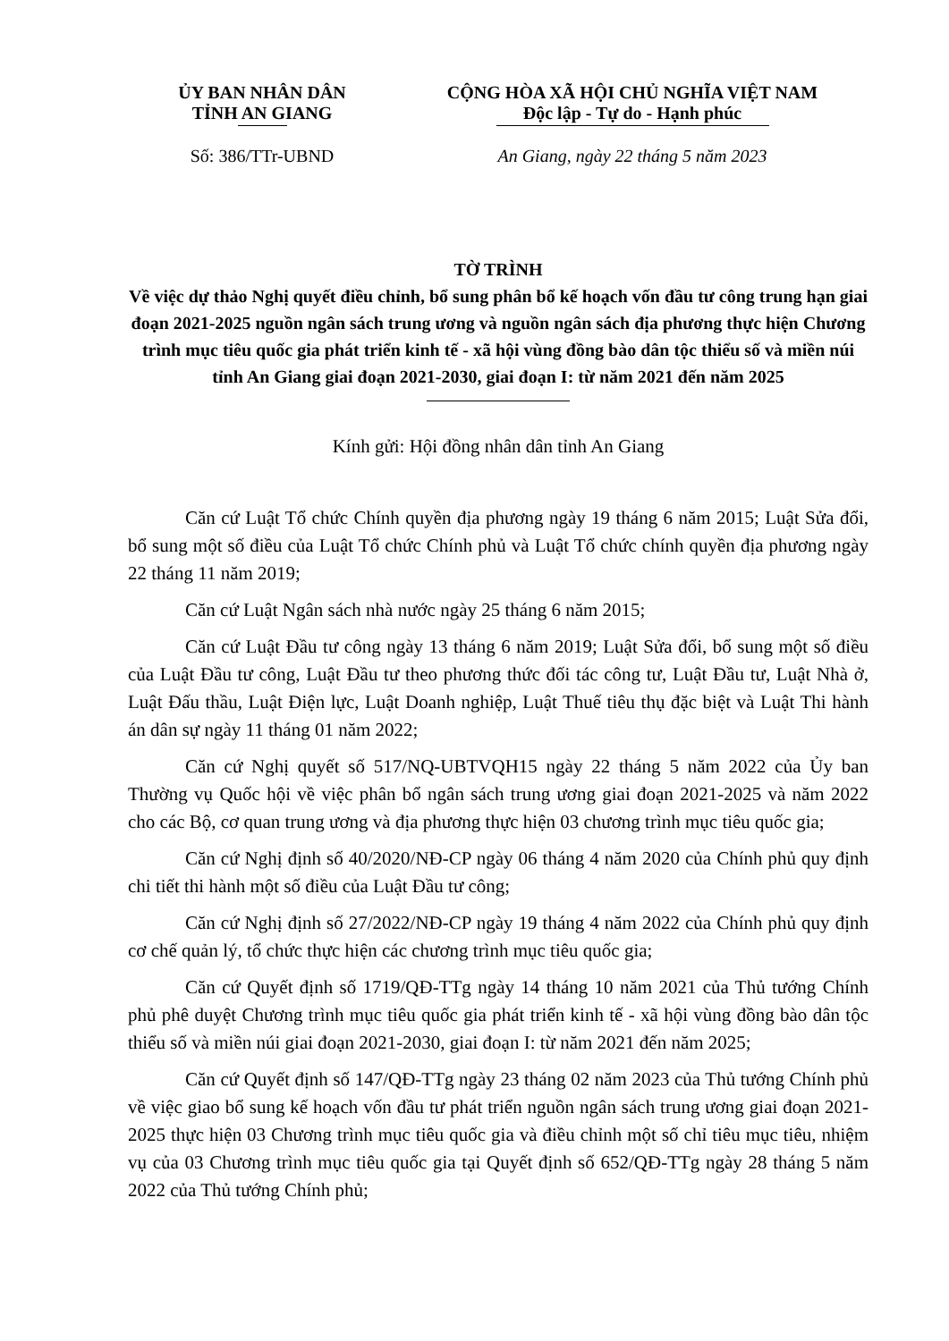ỦY BAN NHÂN DÂN
TỈNH AN GIANG
Số: 386/TTr-UBND
CỘNG HÒA XÃ HỘI CHỦ NGHĨA VIỆT NAM
Độc lập - Tự do - Hạnh phúc
An Giang, ngày 22 tháng 5 năm 2023
TỜ TRÌNH
Về việc dự thảo Nghị quyết điều chỉnh, bổ sung phân bổ kế hoạch vốn đầu tư công trung hạn giai đoạn 2021-2025 nguồn ngân sách trung ương và nguồn ngân sách địa phương thực hiện Chương trình mục tiêu quốc gia phát triển kinh tế - xã hội vùng đồng bào dân tộc thiểu số và miền núi tỉnh An Giang giai đoạn 2021-2030, giai đoạn I: từ năm 2021 đến năm 2025
Kính gửi: Hội đồng nhân dân tỉnh An Giang
Căn cứ Luật Tổ chức Chính quyền địa phương ngày 19 tháng 6 năm 2015; Luật Sửa đổi, bổ sung một số điều của Luật Tổ chức Chính phủ và Luật Tổ chức chính quyền địa phương ngày 22 tháng 11 năm 2019;
Căn cứ Luật Ngân sách nhà nước ngày 25 tháng 6 năm 2015;
Căn cứ Luật Đầu tư công ngày 13 tháng 6 năm 2019; Luật Sửa đổi, bổ sung một số điều của Luật Đầu tư công, Luật Đầu tư theo phương thức đối tác công tư, Luật Đầu tư, Luật Nhà ở, Luật Đấu thầu, Luật Điện lực, Luật Doanh nghiệp, Luật Thuế tiêu thụ đặc biệt và Luật Thi hành án dân sự ngày 11 tháng 01 năm 2022;
Căn cứ Nghị quyết số 517/NQ-UBTVQH15 ngày 22 tháng 5 năm 2022 của Ủy ban Thường vụ Quốc hội về việc phân bổ ngân sách trung ương giai đoạn 2021-2025 và năm 2022 cho các Bộ, cơ quan trung ương và địa phương thực hiện 03 chương trình mục tiêu quốc gia;
Căn cứ Nghị định số 40/2020/NĐ-CP ngày 06 tháng 4 năm 2020 của Chính phủ quy định chi tiết thi hành một số điều của Luật Đầu tư công;
Căn cứ Nghị định số 27/2022/NĐ-CP ngày 19 tháng 4 năm 2022 của Chính phủ quy định cơ chế quản lý, tổ chức thực hiện các chương trình mục tiêu quốc gia;
Căn cứ Quyết định số 1719/QĐ-TTg ngày 14 tháng 10 năm 2021 của Thủ tướng Chính phủ phê duyệt Chương trình mục tiêu quốc gia phát triển kinh tế - xã hội vùng đồng bào dân tộc thiểu số và miền núi giai đoạn 2021-2030, giai đoạn I: từ năm 2021 đến năm 2025;
Căn cứ Quyết định số 147/QĐ-TTg ngày 23 tháng 02 năm 2023 của Thủ tướng Chính phủ về việc giao bổ sung kế hoạch vốn đầu tư phát triển nguồn ngân sách trung ương giai đoạn 2021-2025 thực hiện 03 Chương trình mục tiêu quốc gia và điều chỉnh một số chỉ tiêu mục tiêu, nhiệm vụ của 03 Chương trình mục tiêu quốc gia tại Quyết định số 652/QĐ-TTg ngày 28 tháng 5 năm 2022 của Thủ tướng Chính phủ;